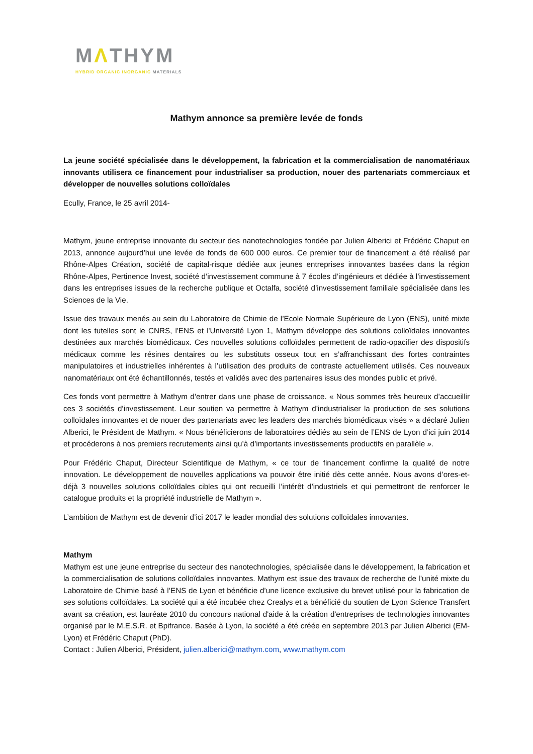MΛTHYM
HYBRID ORGANIC INORGANIC MATERIALS
Mathym annonce sa première levée de fonds
La jeune société spécialisée dans le développement, la fabrication et la commercialisation de nanomatériaux innovants utilisera ce financement pour industrialiser sa production, nouer des partenariats commerciaux et développer de nouvelles solutions colloïdales
Ecully, France, le 25 avril 2014-
Mathym, jeune entreprise innovante du secteur des nanotechnologies fondée par Julien Alberici et Frédéric Chaput en 2013, annonce aujourd’hui une levée de fonds de 600 000 euros. Ce premier tour de financement a été réalisé par Rhône-Alpes Création, société de capital-risque dédiée aux jeunes entreprises innovantes basées dans la région Rhône-Alpes, Pertinence Invest, société d’investissement commune à 7 écoles d’ingénieurs et dédiée à l’investissement dans les entreprises issues de la recherche publique et Octalfa, société d’investissement familiale spécialisée dans les Sciences de la Vie.
Issue des travaux menés au sein du Laboratoire de Chimie de l’Ecole Normale Supérieure de Lyon (ENS), unité mixte dont les tutelles sont le CNRS, l'ENS et l'Université Lyon 1, Mathym développe des solutions colloïdales innovantes destinées aux marchés biomédicaux. Ces nouvelles solutions colloïdales permettent de radio-opacifier des dispositifs médicaux comme les résines dentaires ou les substituts osseux tout en s’affranchissant des fortes contraintes manipulatoires et industrielles inhérentes à l’utilisation des produits de contraste actuellement utilisés. Ces nouveaux nanomatériaux ont été échantillonnés, testés et validés avec des partenaires issus des mondes public et privé.
Ces fonds vont permettre à Mathym d’entrer dans une phase de croissance. « Nous sommes très heureux d’accueillir ces 3 sociétés d’investissement. Leur soutien va permettre à Mathym d’industrialiser la production de ses solutions colloïdales innovantes et de nouer des partenariats avec les leaders des marchés biomédicaux visés » a déclaré Julien Alberici, le Président de Mathym. « Nous bénéficierons de laboratoires dédiés au sein de l’ENS de Lyon d’ici juin 2014 et procéderons à nos premiers recrutements ainsi qu’à d’importants investissements productifs en parallèle ».
Pour Frédéric Chaput, Directeur Scientifique de Mathym, « ce tour de financement confirme la qualité de notre innovation. Le développement de nouvelles applications va pouvoir être initié dès cette année. Nous avons d’ores-et-déjà 3 nouvelles solutions colloïdales cibles qui ont recueilli l’intérêt d’industriels et qui permettront de renforcer le catalogue produits et la propriété industrielle de Mathym ».
L’ambition de Mathym est de devenir d’ici 2017 le leader mondial des solutions colloïdales innovantes.
Mathym
Mathym est une jeune entreprise du secteur des nanotechnologies, spécialisée dans le développement, la fabrication et la commercialisation de solutions colloïdales innovantes. Mathym est issue des travaux de recherche de l’unité mixte du Laboratoire de Chimie basé à l’ENS de Lyon et bénéficie d’une licence exclusive du brevet utilisé pour la fabrication de ses solutions colloïdales. La société qui a été incubée chez Crealys et a bénéficié du soutien de Lyon Science Transfert avant sa création, est lauréate 2010 du concours national d'aide à la création d'entreprises de technologies innovantes organisé par le M.E.S.R. et Bpifrance. Basée à Lyon, la société a été créée en septembre 2013 par Julien Alberici (EM-Lyon) et Frédéric Chaput (PhD).
Contact : Julien Alberici, Président, julien.alberici@mathym.com, www.mathym.com